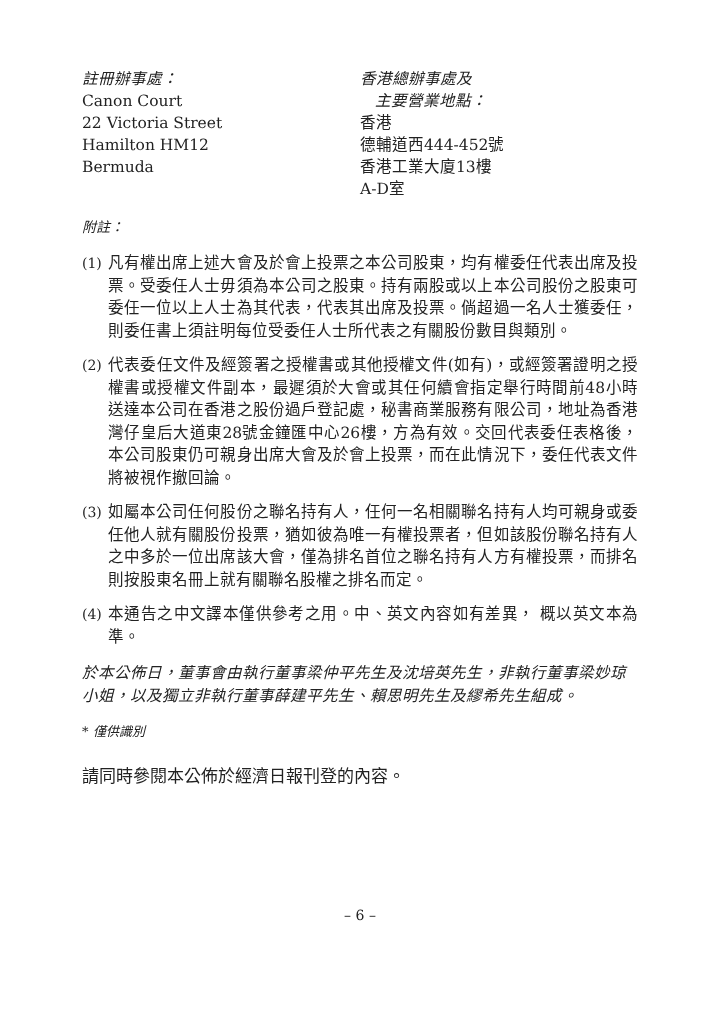註冊辦事處：
Canon Court
22 Victoria Street
Hamilton HM12
Bermuda
香港總辦事處及
主要營業地點：
香港
德輔道西444-452號
香港工業大廈13樓
A-D室
附註：
(1) 凡有權出席上述大會及於會上投票之本公司股東，均有權委任代表出席及投票。受委任人士毋須為本公司之股東。持有兩股或以上本公司股份之股東可委任一位以上人士為其代表，代表其出席及投票。倘超過一名人士獲委任，則委任書上須註明每位受委任人士所代表之有關股份數目與類別。
(2) 代表委任文件及經簽署之授權書或其他授權文件(如有)，或經簽署證明之授權書或授權文件副本，最遲須於大會或其任何續會指定舉行時間前48小時送達本公司在香港之股份過戶登記處，秘書商業服務有限公司，地址為香港灣仔皇后大道東28號金鐘匯中心26樓，方為有效。交回代表委任表格後，本公司股東仍可親身出席大會及於會上投票，而在此情況下，委任代表文件將被視作撤回論。
(3) 如屬本公司任何股份之聯名持有人，任何一名相關聯名持有人均可親身或委任他人就有關股份投票，猶如彼為唯一有權投票者，但如該股份聯名持有人之中多於一位出席該大會，僅為排名首位之聯名持有人方有權投票，而排名則按股東名冊上就有關聯名股權之排名而定。
(4) 本通告之中文譯本僅供參考之用。中、英文內容如有差異， 概以英文本為準。
於本公佈日，董事會由執行董事梁仲平先生及沈培英先生，非執行董事梁妙琼小姐，以及獨立非執行董事薛建平先生、賴思明先生及繆希先生組成。
* 僅供識別
請同時參閱本公佈於經濟日報刊登的內容。
– 6 –